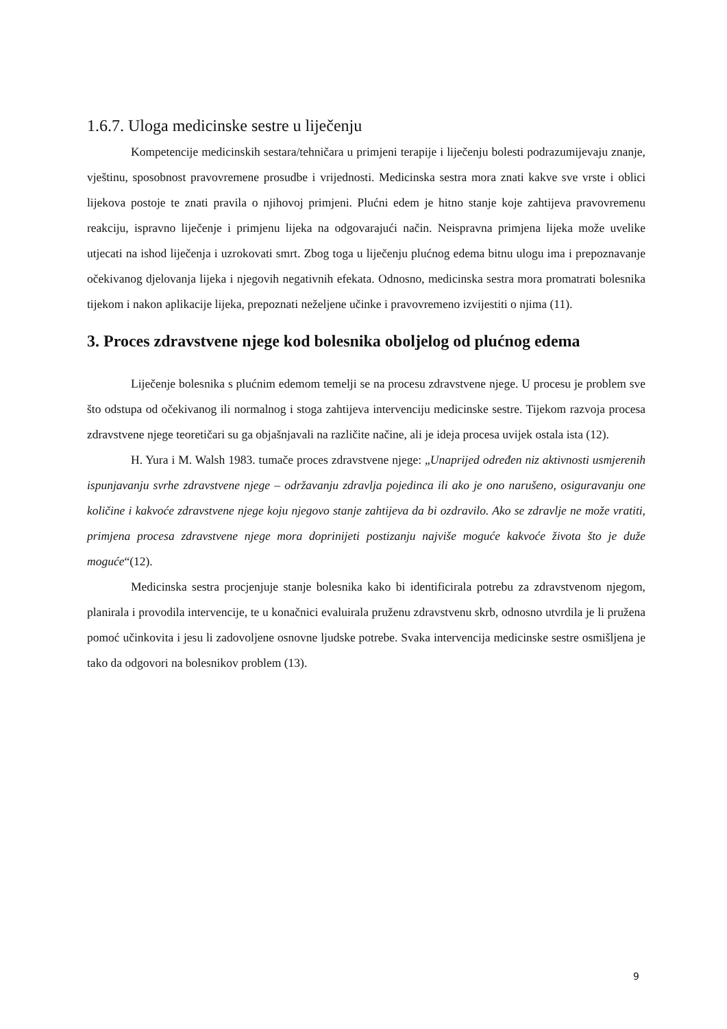1.6.7. Uloga medicinske sestre u liječenju
Kompetencije medicinskih sestara/tehničara u primjeni terapije i liječenju bolesti podrazumijevaju znanje, vještinu, sposobnost pravovremene prosudbe i vrijednosti. Medicinska sestra mora znati kakve sve vrste i oblici lijekova postoje te znati pravila o njihovoj primjeni. Plućni edem je hitno stanje koje zahtijeva pravovremenu reakciju, ispravno liječenje i primjenu lijeka na odgovarajući način. Neispravna primjena lijeka može uvelike utjecati na ishod liječenja i uzrokovati smrt. Zbog toga u liječenju plućnog edema bitnu ulogu ima i prepoznavanje očekivanog djelovanja lijeka i njegovih negativnih efekata. Odnosno, medicinska sestra mora promatrati bolesnika tijekom i nakon aplikacije lijeka, prepoznati neželjene učinke i pravovremeno izvijestiti o njima (11).
3. Proces zdravstvene njege kod bolesnika oboljelog od plućnog edema
Liječenje bolesnika s plućnim edemom temelji se na procesu zdravstvene njege. U procesu je problem sve što odstupa od očekivanog ili normalnog i stoga zahtijeva intervenciju medicinske sestre. Tijekom razvoja procesa zdravstvene njege teoretičari su ga objašnjavali na različite načine, ali je ideja procesa uvijek ostala ista (12).
H. Yura i M. Walsh 1983. tumače proces zdravstvene njege: „Unaprijed određen niz aktivnosti usmjerenih ispunjavanju svrhe zdravstvene njege – održavanju zdravlja pojedinca ili ako je ono narušeno, osiguravanju one količine i kakvoće zdravstvene njege koju njegovo stanje zahtijeva da bi ozdravilo. Ako se zdravlje ne može vratiti, primjena procesa zdravstvene njege mora doprinijeti postizanju najviše moguće kakvoće života što je duže moguće“(12).
Medicinska sestra procjenjuje stanje bolesnika kako bi identificirala potrebu za zdravstvenom njegom, planirala i provodila intervencije, te u konačnici evaluirala pruženu zdravstvenu skrb, odnosno utvrdila je li pružena pomoć učinkovita i jesu li zadovoljene osnovne ljudske potrebe. Svaka intervencija medicinske sestre osmišljena je tako da odgovori na bolesnikov problem (13).
9